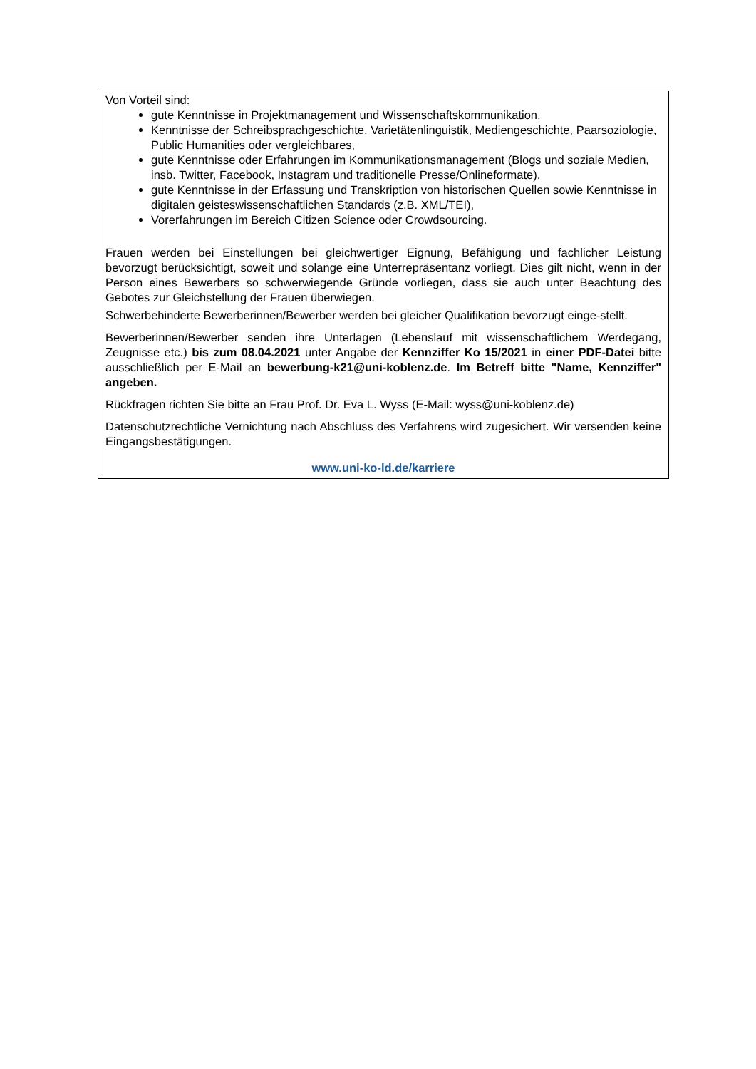Von Vorteil sind:
gute Kenntnisse in Projektmanagement und Wissenschaftskommunikation,
Kenntnisse der Schreibsprachgeschichte, Varietätenlinguistik, Mediengeschichte, Paarsoziologie, Public Humanities oder vergleichbares,
gute Kenntnisse oder Erfahrungen im Kommunikationsmanagement (Blogs und soziale Medien, insb. Twitter, Facebook, Instagram und traditionelle Presse/Onlineformate),
gute Kenntnisse in der Erfassung und Transkription von historischen Quellen sowie Kenntnisse in digitalen geisteswissenschaftlichen Standards (z.B. XML/TEI),
Vorerfahrungen im Bereich Citizen Science oder Crowdsourcing.
Frauen werden bei Einstellungen bei gleichwertiger Eignung, Befähigung und fachlicher Leistung bevorzugt berücksichtigt, soweit und solange eine Unterrepräsentanz vorliegt. Dies gilt nicht, wenn in der Person eines Bewerbers so schwerwiegende Gründe vorliegen, dass sie auch unter Beachtung des Gebotes zur Gleichstellung der Frauen überwiegen.
Schwerbehinderte Bewerberinnen/Bewerber werden bei gleicher Qualifikation bevorzugt einge-stellt.
Bewerberinnen/Bewerber senden ihre Unterlagen (Lebenslauf mit wissenschaftlichem Werdegang, Zeugnisse etc.) bis zum 08.04.2021 unter Angabe der Kennziffer Ko 15/2021 in einer PDF-Datei bitte ausschließlich per E-Mail an bewerbung-k21@uni-koblenz.de. Im Betreff bitte "Name, Kennziffer" angeben.
Rückfragen richten Sie bitte an Frau Prof. Dr. Eva L. Wyss (E-Mail: wyss@uni-koblenz.de)
Datenschutzrechtliche Vernichtung nach Abschluss des Verfahrens wird zugesichert. Wir versenden keine Eingangsbestätigungen.
www.uni-ko-ld.de/karriere